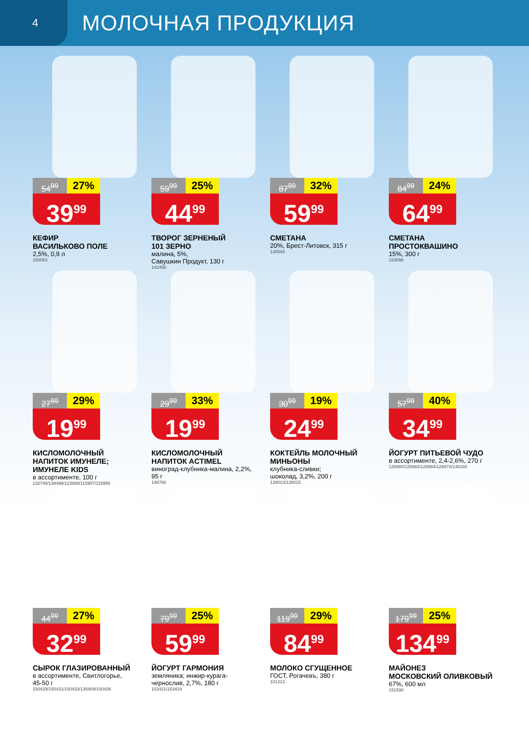4
МОЛОЧНАЯ ПРОДУКЦИЯ
54<sup>99</sup>
27%
39<sup>99</sup>
КЕФИР
ВАСИЛЬКОВО ПОЛЕ
2,5%, 0,9 л
150053
59<sup>99</sup>
25%
44<sup>99</sup>
ТВОРОГ ЗЕРНЕНЫЙ
101 ЗЕРНО
малина, 5%,
Савушкин Продукт, 130 г
142458
87<sup>99</sup>
32%
59<sup>99</sup>
СМЕТАНА
20%, Брест-Литовск, 315 г
126593
84<sup>99</sup>
24%
64<sup>99</sup>
СМЕТАНА
ПРОСТОКВАШИНО
15%, 300 г
153098
27<sup>99</sup>
29%
19<sup>99</sup>
КИСЛОМОЛОЧНЫЙ
НАПИТОК ИМУНЕЛЕ;
ИМУНЕЛЕ KIDS
в ассортименте, 100 г
132748/139498/123888/115957/115955
29<sup>99</sup>
33%
19<sup>99</sup>
КИСЛОМОЛОЧНЫЙ
НАПИТОК ACTIMEL
виноград-клубника-малина, 2,2%,
95 г
146768
30<sup>99</sup>
19%
24<sup>99</sup>
КОКТЕЙЛЬ МОЛОЧНЫЙ
МИНЬОНЫ
клубника-сливки;
шоколад, 3,2%, 200 г
128013/128015
57<sup>99</sup>
40%
34<sup>99</sup>
ЙОГУРТ ПИТЬЕВОЙ ЧУДО
в ассортименте, 2,4-2,6%, 270 г
128980/128982/128984/128978/148160
44<sup>99</sup>
27%
32<sup>99</sup>
СЫРОК ГЛАЗИРОВАННЫЙ
в ассортименте, Свитлогорье,
45-50 г
150429/150431/150433/135909/150436
79<sup>99</sup>
25%
59<sup>99</sup>
ЙОГУРТ ГАРМОНИЯ
земляника; инжир-курага-
чернослив, 2,7%, 180 г
153421/153419
119<sup>99</sup>
29%
84<sup>99</sup>
МОЛОКО СГУЩЕННОЕ
ГОСТ, Рогачевъ, 380 г
101313
179<sup>99</sup>
25%
134<sup>99</sup>
МАЙОНЕЗ
МОСКОВСКИЙ ОЛИВКОВЫЙ
67%, 600 мл
151590